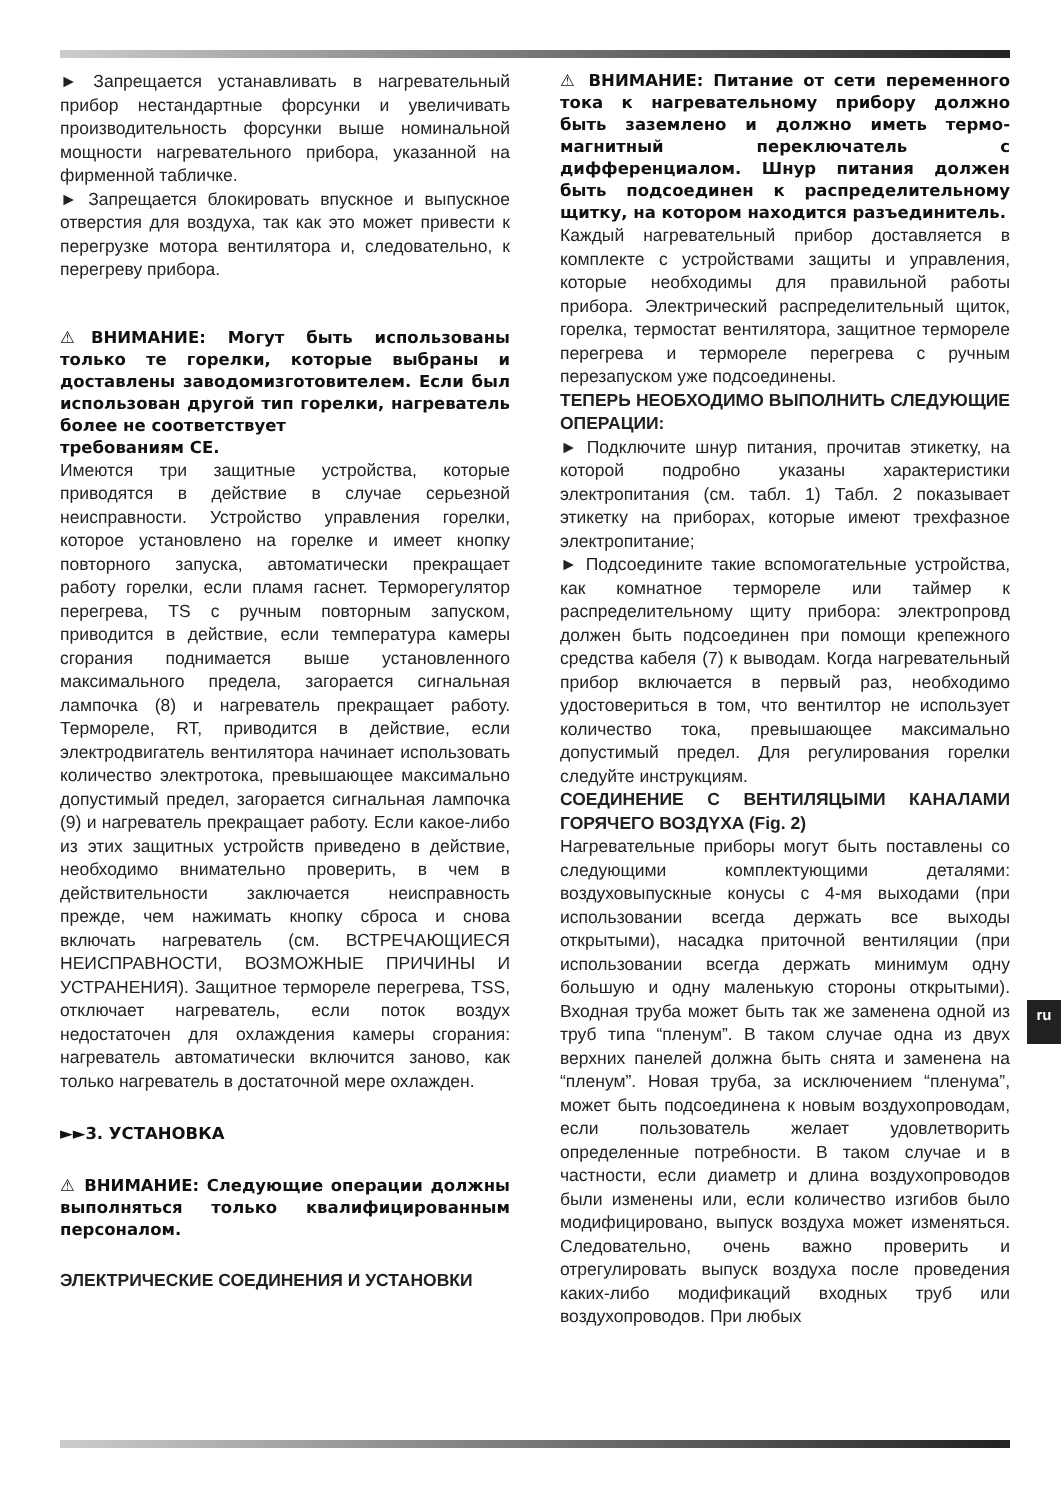► Запрещается устанавливать в нагревательный прибор нестандартные форсунки и увеличивать производительность форсунки выше номинальной мощности нагревательного прибора, указанной на фирменной табличке.
► Запрещается блокировать впускное и выпускное отверстия для воздуха, так как это может привести к перегрузке мотора вентилятора и, следовательно, к перегреву прибора.
⚠ВНИМАНИЕ: Могут быть использованы только те горелки, которые выбраны и доставлены заводомизготовителем. Если был использован другой тип горелки, нагреватель более не соответствует
требованиям CE.
Имеются три защитные устройства, которые приводятся в действие в случае серьезной неисправности. Устройство управления горелки, которое установлено на горелке и имеет кнопку повторного запуска, автоматически прекращает работу горелки, если пламя гаснет. Терморегулятор перегрева, TS с ручным повторным запуском, приводится в действие, если температура камеры сгорания поднимается выше установленного максимального предела, загорается сигнальная лампочка (8) и нагреватель прекращает работу. Термореле, RT, приводится в действие, если электродвигатель вентилятора начинает использовать количество электротока, превышающее максимально допустимый предел, загорается сигнальная лампочка (9) и нагреватель прекращает работу. Если какое-либо из этих защитных устройств приведено в действие, необходимо внимательно проверить, в чем в действительности заключается неисправность прежде, чем нажимать кнопку сброса и снова включать нагреватель (см. ВСТРЕЧАЮЩИЕСЯ НЕИСПРАВНОСТИ, ВОЗМОЖНЫЕ ПРИЧИНЫ И УСТРАНЕНИЯ). Защитное термореле перегрева, TSS, отключает нагреватель, если поток воздух недостаточен для охлаждения камеры сгорания: нагреватель автоматически включится заново, как только нагреватель в достаточной мере охлажден.
►►3. УСТАНОВКА
⚠ ВНИМАНИЕ: Следующие операции должны выполняться только квалифицированным персоналом.
ЭЛЕКТРИЧЕСКИЕ СОЕДИНЕНИЯ И УСТАНОВКИ
⚠ ВНИМАНИЕ: Питание от сети переменного тока к нагревательному прибору должно быть заземлено и должно иметь термо-магнитный переключатель с дифференциалом. Шнур питания должен быть подсоединен к распределительному щитку, на котором находится разъединитель.
Каждый нагревательный прибор доставляется в комплекте с устройствами защиты и управления, которые необходимы для правильной работы прибора. Электрический распределительный щиток, горелка, термостат вентилятора, защитное термореле перегрева и термореле перегрева с ручным перезапуском уже подсоединены.
ТЕПЕРЬ НЕОБХОДИМО ВЫПОЛНИТЬ СЛЕДУЮЩИЕ ОПЕРАЦИИ:
► Подключите шнур питания, прочитав этикетку, на которой подробно указаны характеристики электропитания (см. табл. 1) Табл. 2 показывает этикетку на приборах, которые имеют трехфазное электропитание;
► Подсоедините такие вспомогательные устройства, как комнатное термореле или таймер к распределительному щиту прибора: электропровд должен быть подсоединен при помощи крепежного средства кабеля (7) к выводам. Когда нагревательный прибор включается в первый раз, необходимо удостовериться в том, что вентилтор не использует количество тока, превышающее максимально допустимый предел. Для регулирования горелки следуйте инструкциям.
СОЕДИНЕНИЕ С ВЕНТИЛЯЦЫМИ КАНАЛАМИ ГОРЯЧЕГО ВОЗДYXA (Fig. 2)
Нагревательные приборы могут быть поставлены со следующими комплектующими деталями: воздуховыпускные конусы с 4-мя выходами (при использовании всегда держать все выходы открытыми), насадка приточной вентиляции (при использовании всегда держать минимум одну большую и одну маленькую стороны открытыми). Входная труба может быть так же заменена одной из труб типа “пленум”. В таком случае одна из двух верхних панелей должна быть снята и заменена на “пленум”. Новая труба, за исключением “пленума”, может быть подсоединена к новым воздухопроводам, если пользователь желает удовлетворить определенные потребности. В таком случае и в частности, если диаметр и длина воздухопроводов были изменены или, если количество изгибов было модифицировано, выпуск воздуха может изменяться. Следовательно, очень важно проверить и отрегулировать выпуск воздуха после проведения каких-либо модификаций входных труб или воздухопроводов. При любых
ru